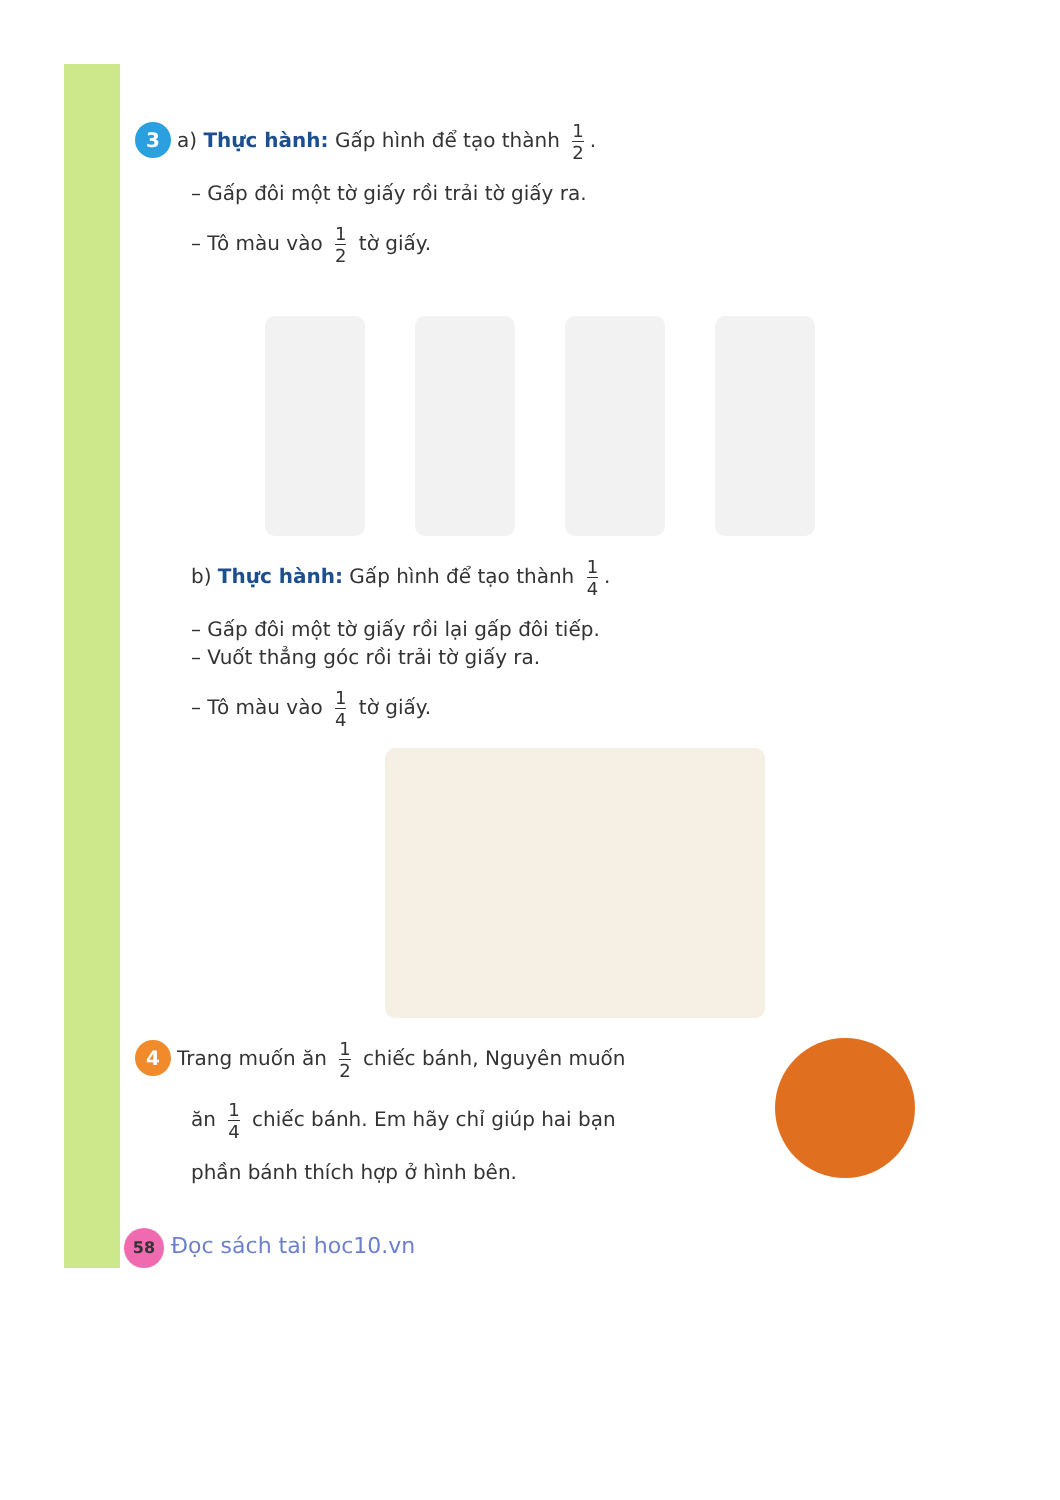3 a) Thực hành: Gấp hình để tạo thành 1 2.
– Gấp đôi một tờ giấy rồi trải tờ giấy ra.
– Tô màu vào 1 2 tờ giấy.
b) Thực hành: Gấp hình để tạo thành 1 4.
– Gấp đôi một tờ giấy rồi lại gấp đôi tiếp.
– Vuốt thẳng góc rồi trải tờ giấy ra.
– Tô màu vào 1 4 tờ giấy.
4 Trang muốn ăn 1 2 chiếc bánh, Nguyên muốn
ăn 1 4 chiếc bánh. Em hãy chỉ giúp hai bạn
phần bánh thích hợp ở hình bên.
58 Đọc sách tai hoc10.vn